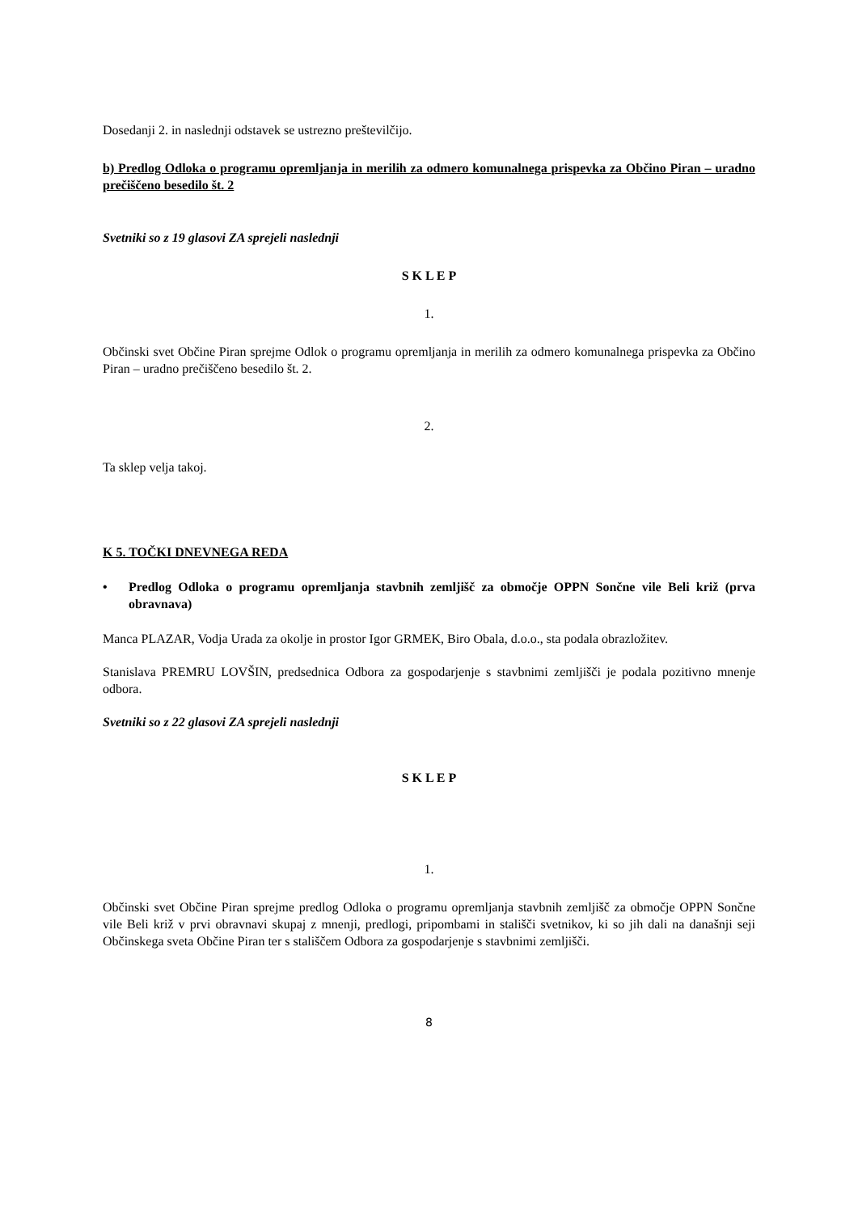Dosedanji 2. in naslednji odstavek se ustrezno preštevilčijo.
b) Predlog Odloka o programu opremljanja in merilih za odmero komunalnega prispevka za Občino Piran – uradno prečiščeno besedilo št. 2
Svetniki so z 19 glasovi ZA sprejeli naslednji
S K L E P
1.
Občinski svet Občine Piran sprejme Odlok o programu opremljanja in merilih za odmero komunalnega prispevka za Občino Piran – uradno prečiščeno besedilo št. 2.
2.
Ta sklep velja takoj.
K 5. TOČKI DNEVNEGA REDA
• Predlog Odloka o programu opremljanja stavbnih zemljišč za območje OPPN Sončne vile Beli križ (prva obravnava)
Manca PLAZAR, Vodja Urada za okolje in prostor Igor GRMEK, Biro Obala, d.o.o., sta podala obrazložitev.
Stanislava PREMRU LOVŠIN, predsednica Odbora za gospodarjenje s stavbnimi zemljišči je podala pozitivno mnenje odbora.
Svetniki so z 22 glasovi ZA sprejeli naslednji
S K L E P
1.
Občinski svet Občine Piran sprejme predlog Odloka o programu opremljanja stavbnih zemljišč za območje OPPN Sončne vile Beli križ v prvi obravnavi skupaj z mnenji, predlogi, pripombami in stališči svetnikov, ki so jih dali na današnji seji Občinskega sveta Občine Piran ter s stališčem Odbora za gospodarjenje s stavbnimi zemljišči.
8